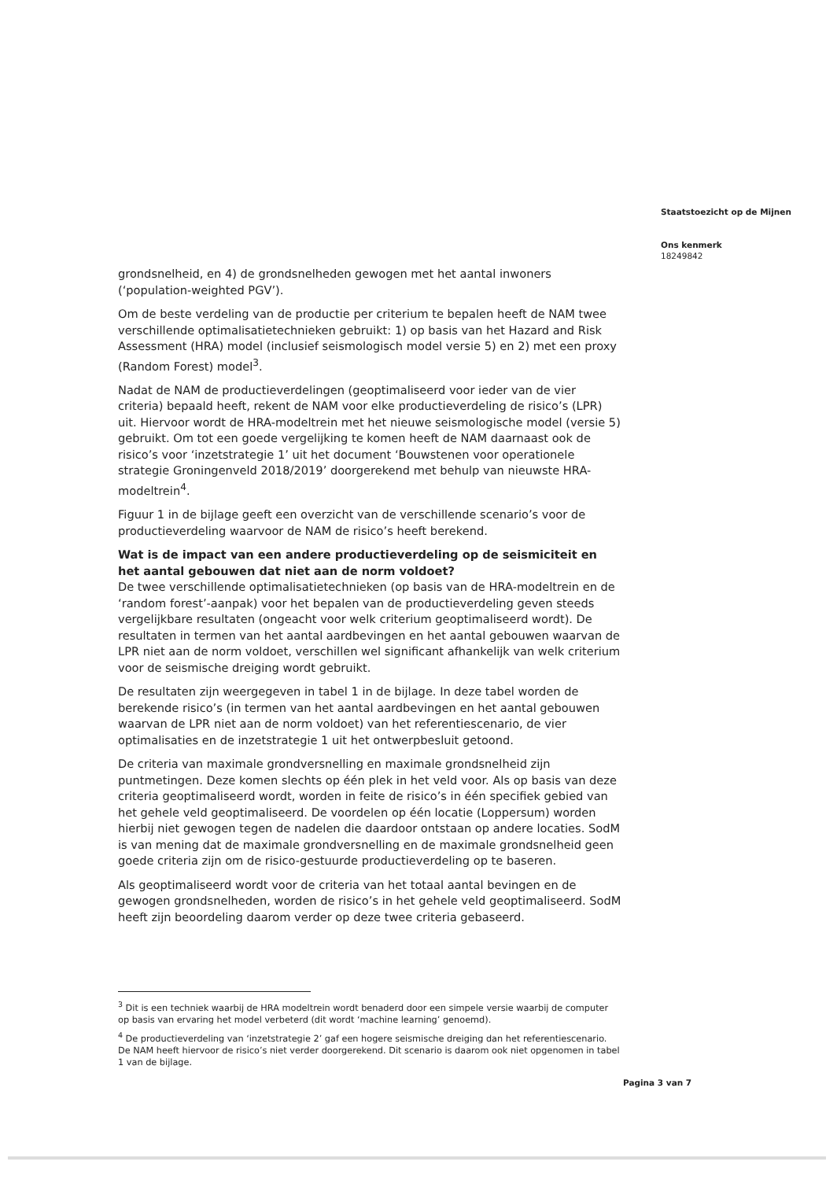grondsnelheid, en 4) de grondsnelheden gewogen met het aantal inwoners (‘population-weighted PGV’).
Om de beste verdeling van de productie per criterium te bepalen heeft de NAM twee verschillende optimalisatietechnieken gebruikt: 1) op basis van het Hazard and Risk Assessment (HRA) model (inclusief seismologisch model versie 5) en 2) met een proxy (Random Forest) model<sup>3</sup>.
Nadat de NAM de productieverdelingen (geoptimaliseerd voor ieder van de vier criteria) bepaald heeft, rekent de NAM voor elke productieverdeling de risico’s (LPR) uit. Hiervoor wordt de HRA-modeltrein met het nieuwe seismologische model (versie 5) gebruikt. Om tot een goede vergelijking te komen heeft de NAM daarnaast ook de risico’s voor ‘inzetstrategie 1’ uit het document ‘Bouwstenen voor operationele strategie Groningenveld 2018/2019’ doorgerekend met behulp van nieuwste HRA-modeltrein<sup>4</sup>.
Figuur 1 in de bijlage geeft een overzicht van de verschillende scenario’s voor de productieverdeling waarvoor de NAM de risico’s heeft berekend.
Wat is de impact van een andere productieverdeling op de seismiciteit en het aantal gebouwen dat niet aan de norm voldoet?
De twee verschillende optimalisatietechnieken (op basis van de HRA-modeltrein en de ‘random forest’-aanpak) voor het bepalen van de productieverdeling geven steeds vergelijkbare resultaten (ongeacht voor welk criterium geoptimaliseerd wordt). De resultaten in termen van het aantal aardbevingen en het aantal gebouwen waarvan de LPR niet aan de norm voldoet, verschillen wel significant afhankelijk van welk criterium voor de seismische dreiging wordt gebruikt.
De resultaten zijn weergegeven in tabel 1 in de bijlage. In deze tabel worden de berekende risico’s (in termen van het aantal aardbevingen en het aantal gebouwen waarvan de LPR niet aan de norm voldoet) van het referentiescenario, de vier optimalisaties en de inzetstrategie 1 uit het ontwerpbesluit getoond.
De criteria van maximale grondversnelling en maximale grondsnelheid zijn puntmetingen. Deze komen slechts op één plek in het veld voor. Als op basis van deze criteria geoptimaliseerd wordt, worden in feite de risico’s in één specifiek gebied van het gehele veld geoptimaliseerd. De voordelen op één locatie (Loppersum) worden hierbij niet gewogen tegen de nadelen die daardoor ontstaan op andere locaties. SodM is van mening dat de maximale grondversnelling en de maximale grondsnelheid geen goede criteria zijn om de risico-gestuurde productieverdeling op te baseren.
Als geoptimaliseerd wordt voor de criteria van het totaal aantal bevingen en de gewogen grondsnelheden, worden de risico’s in het gehele veld geoptimaliseerd. SodM heeft zijn beoordeling daarom verder op deze twee criteria gebaseerd.
<sup>3</sup> Dit is een techniek waarbij de HRA modeltrein wordt benaderd door een simpele versie waarbij de computer op basis van ervaring het model verbeterd (dit wordt ‘machine learning’ genoemd).
<sup>4</sup> De productieverdeling van ‘inzetstrategie 2’ gaf een hogere seismische dreiging dan het referentiescenario. De NAM heeft hiervoor de risico’s niet verder doorgerekend. Dit scenario is daarom ook niet opgenomen in tabel 1 van de bijlage.
Staatstoezicht op de Mijnen
Ons kenmerk
18249842
Pagina 3 van 7